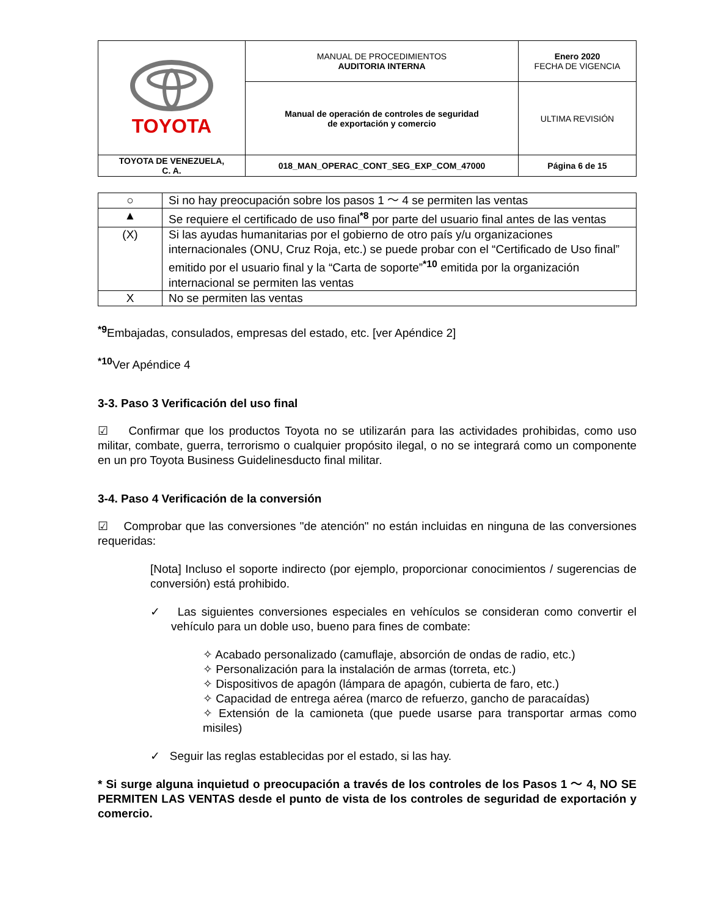| TOYOTA | MANUAL DE PROCEDIMIENTOS AUDITORIA INTERNA | Enero 2020 FECHA DE VIGENCIA |
| | Manual de operación de controles de seguridad de exportación y comercio | ULTIMA REVISIÓN |
| TOYOTA DE VENEZUELA, C. A. | 018_MAN_OPERAC_CONT_SEG_EXP_COM_47000 | Página 6 de 15 |
| ○ | Si no hay preocupación sobre los pasos 1 〜 4 se permiten las ventas |
| ▲ | Se requiere el certificado de uso final<sup>*8</sup> por parte del usuario final antes de las ventas |
| (X) | Si las ayudas humanitarias por el gobierno de otro país y/u organizaciones internacionales (ONU, Cruz Roja, etc.) se puede probar con el “Certificado de Uso final” emitido por el usuario final y la “Carta de soporte”<sup>*10</sup> emitida por la organización internacional se permiten las ventas |
| X | No se permiten las ventas |
<sup>*9</sup>Embajadas, consulados, empresas del estado, etc. [ver Apéndice 2]
<sup>*10</sup>Ver Apéndice 4
3-3. Paso 3 Verificación del uso final
☑ Confirmar que los productos Toyota no se utilizarán para las actividades prohibidas, como uso militar, combate, guerra, terrorismo o cualquier propósito ilegal, o no se integrará como un componente en un pro Toyota Business Guidelinesducto final militar.
3-4. Paso 4 Verificación de la conversión
☑ Comprobar que las conversiones "de atención" no están incluidas en ninguna de las conversiones requeridas:
[Nota] Incluso el soporte indirecto (por ejemplo, proporcionar conocimientos / sugerencias de conversión) está prohibido.
✓ Las siguientes conversiones especiales en vehículos se consideran como convertir el vehículo para un doble uso, bueno para fines de combate:
✧ Acabado personalizado (camuflaje, absorción de ondas de radio, etc.)
✧ Personalización para la instalación de armas (torreta, etc.)
✧ Dispositivos de apagón (lámpara de apagón, cubierta de faro, etc.)
✧ Capacidad de entrega aérea (marco de refuerzo, gancho de paracaídas)
✧ Extensión de la camioneta (que puede usarse para transportar armas como misiles)
✓ Seguir las reglas establecidas por el estado, si las hay.
* Si surge alguna inquietud o preocupación a través de los controles de los Pasos 1 〜 4, NO SE PERMITEN LAS VENTAS desde el punto de vista de los controles de seguridad de exportación y comercio.